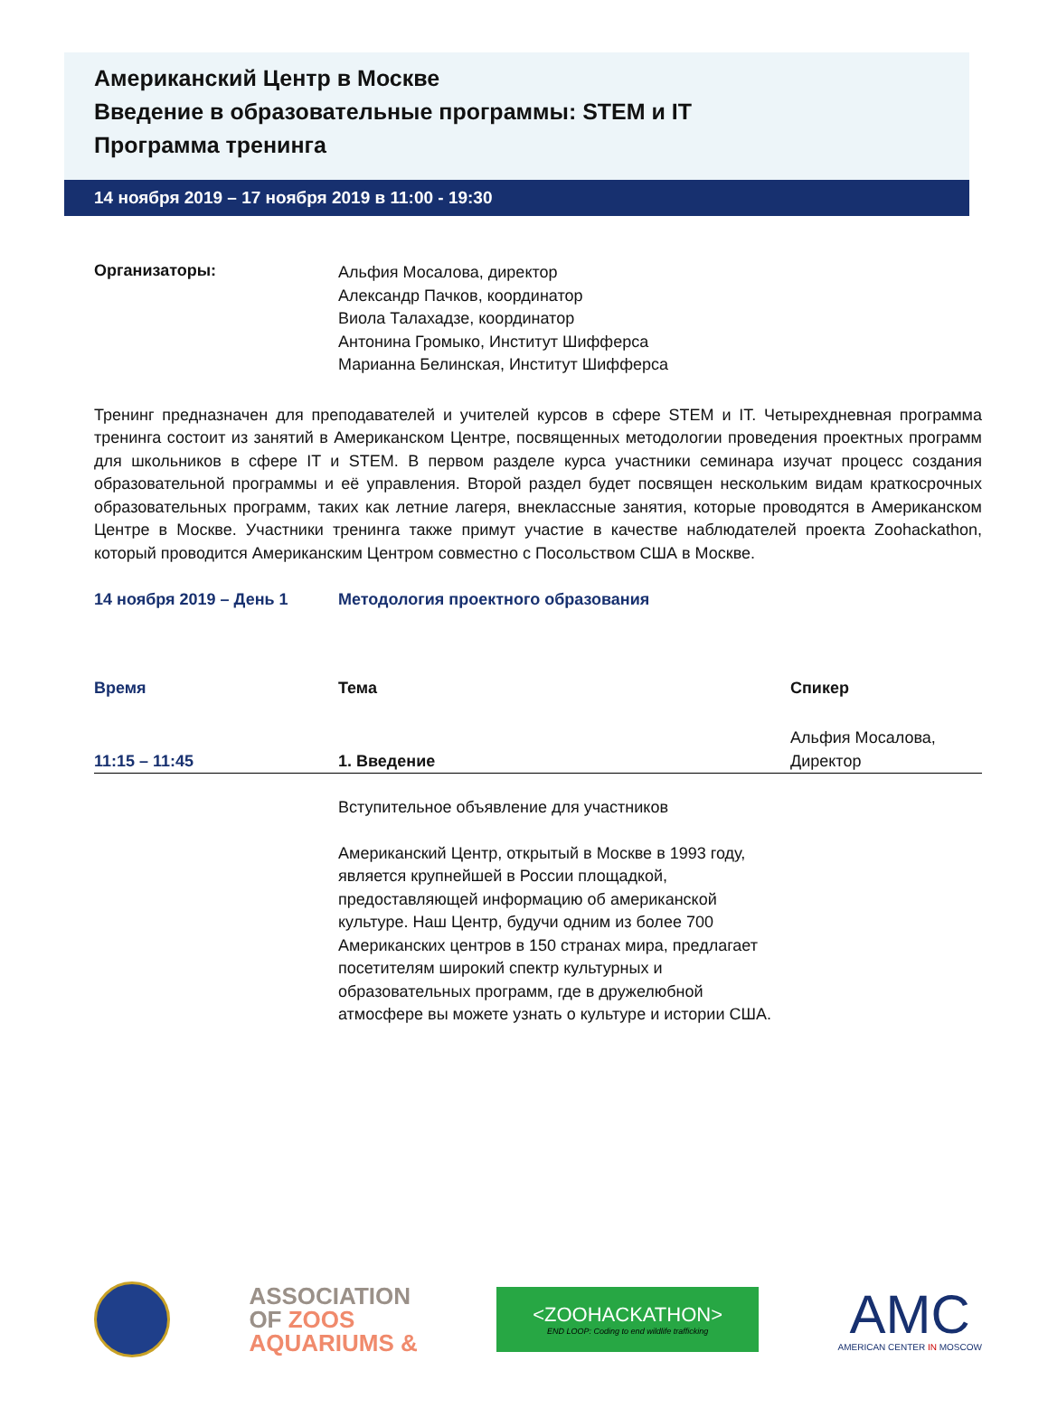Американский Центр в Москве
Введение в образовательные программы: STEM и IT
Программа тренинга
14 ноября 2019 – 17 ноября 2019 в 11:00 - 19:30
Организаторы:
Альфия Мосалова, директор
Александр Пачков, координатор
Виола Талахадзе, координатор
Антонина Громыко, Институт Шифферса
Марианна Белинская, Институт Шифферса
Тренинг предназначен для преподавателей и учителей курсов в сфере STEM и IT. Четырехдневная программа тренинга состоит из занятий в Американском Центре, посвященных методологии проведения проектных программ для школьников в сфере IT и STEM. В первом разделе курса участники семинара изучат процесс создания образовательной программы и её управления. Второй раздел будет посвящен нескольким видам краткосрочных образовательных программ, таких как летние лагеря, внеклассные занятия, которые проводятся в Американском Центре в Москве. Участники тренинга также примут участие в качестве наблюдателей проекта Zoohackathon, который проводится Американским Центром совместно с Посольством США в Москве.
14 ноября 2019 – День 1 Методология проектного образования
| Время | Тема | Спикер |
| 11:15 – 11:45 | 1. Введение | Альфия Мосалова, Директор |
| | Вступительное объявление для участников Американский Центр, открытый в Москве в 1993 году, является крупнейшей в России площадкой, предоставляющей информацию об американской культуре. Наш Центр, будучи одним из более 700 Американских центров в 150 странах мира, предлагает посетителям широкий спектр культурных и образовательных программ, где в дружелюбной атмосфере вы можете узнать о культуре и истории США. | |
ASSOCIATION
OF ZOOS
AQUARIUMS &
<ZOOHACKATHON>
END LOOP: Coding to end wildlife trafficking
AMC
AMERICAN CENTER IN MOSCOW